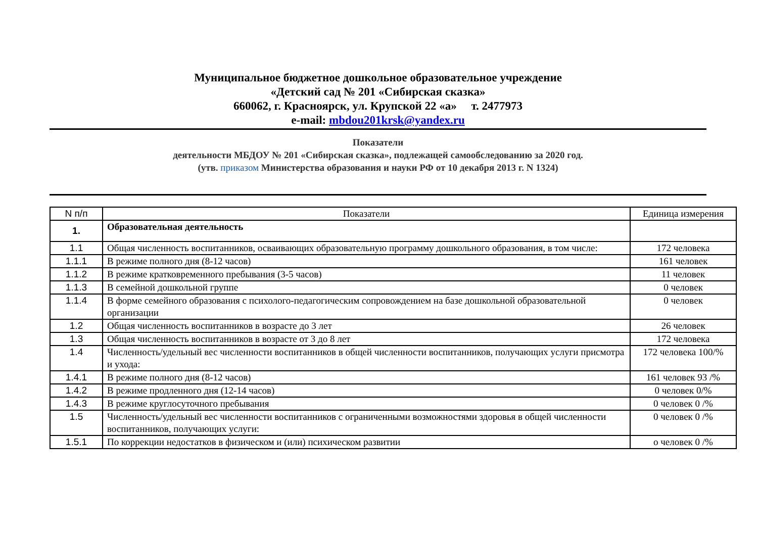Муниципальное бюджетное дошкольное образовательное учреждение
«Детский сад № 201 «Сибирская сказка»
660062, г. Красноярск, ул. Крупской 22 «а» т. 2477973
e-mail: mbdou201krsk@yandex.ru
Показатели
деятельности МБДОУ № 201 «Сибирская сказка», подлежащей самообследованию за 2020 год.
(утв. приказом Министерства образования и науки РФ от 10 декабря 2013 г. N 1324)
| N п/п | Показатели | Единица измерения |
| --- | --- | --- |
| 1. | Образовательная деятельность | |
| 1.1 | Общая численность воспитанников, осваивающих образовательную программу дошкольного образования, в том числе: | 172 человека |
| 1.1.1 | В режиме полного дня (8-12 часов) | 161 человек |
| 1.1.2 | В режиме кратковременного пребывания (3-5 часов) | 11 человек |
| 1.1.3 | В семейной дошкольной группе | 0 человек |
| 1.1.4 | В форме семейного образования с психолого-педагогическим сопровождением на базе дошкольной образовательной организации | 0 человек |
| 1.2 | Общая численность воспитанников в возрасте до 3 лет | 26 человек |
| 1.3 | Общая численность воспитанников в возрасте от 3 до 8 лет | 172 человека |
| 1.4 | Численность/удельный вес численности воспитанников в общей численности воспитанников, получающих услуги присмотра и ухода: | 172 человека 100/% |
| 1.4.1 | В режиме полного дня (8-12 часов) | 161 человек 93 /% |
| 1.4.2 | В режиме продленного дня (12-14 часов) | 0 человек 0/% |
| 1.4.3 | В режиме круглосуточного пребывания | 0 человек 0 /% |
| 1.5 | Численность/удельный вес численности воспитанников с ограниченными возможностями здоровья в общей численности воспитанников, получающих услуги: | 0 человек 0 /% |
| 1.5.1 | По коррекции недостатков в физическом и (или) психическом развитии | о человек 0 /% |